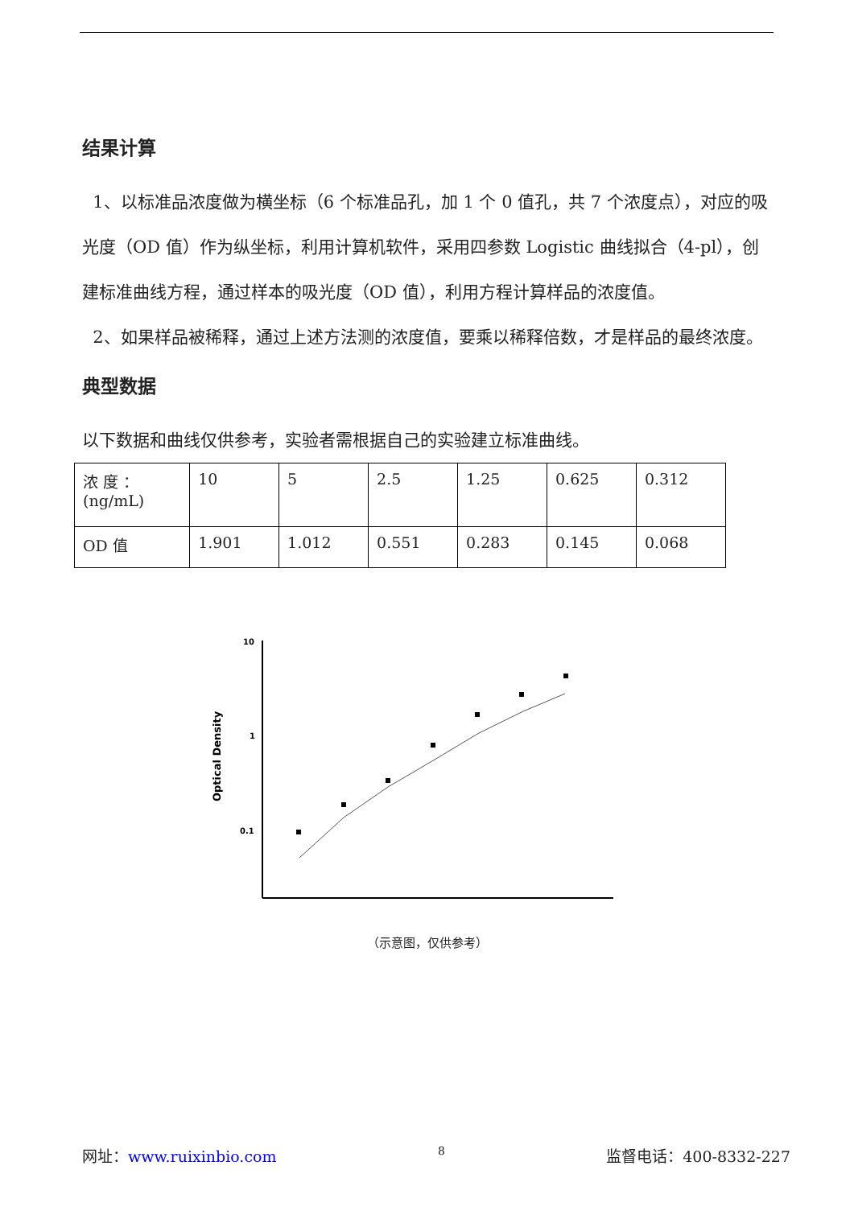结果计算
1、以标准品浓度做为横坐标（6 个标准品孔，加 1 个 0 值孔，共 7 个浓度点），对应的吸光度（OD 值）作为纵坐标，利用计算机软件，采用四参数 Logistic 曲线拟合（4-pl），创建标准曲线方程，通过样本的吸光度（OD 值），利用方程计算样品的浓度值。
2、如果样品被稀释，通过上述方法测的浓度值，要乘以稀释倍数，才是样品的最终浓度。
典型数据
以下数据和曲线仅供参考，实验者需根据自己的实验建立标准曲线。
| 浓 度 ： (ng/mL) | 10 | 5 | 2.5 | 1.25 | 0.625 | 0.312 |
| OD 值 | 1.901 | 1.012 | 0.551 | 0.283 | 0.145 | 0.068 |
10
1
0.1
Optical Density
（示意图，仅供参考）
网址：www.ruixinbio.com 8 监督电话：400-8332-227